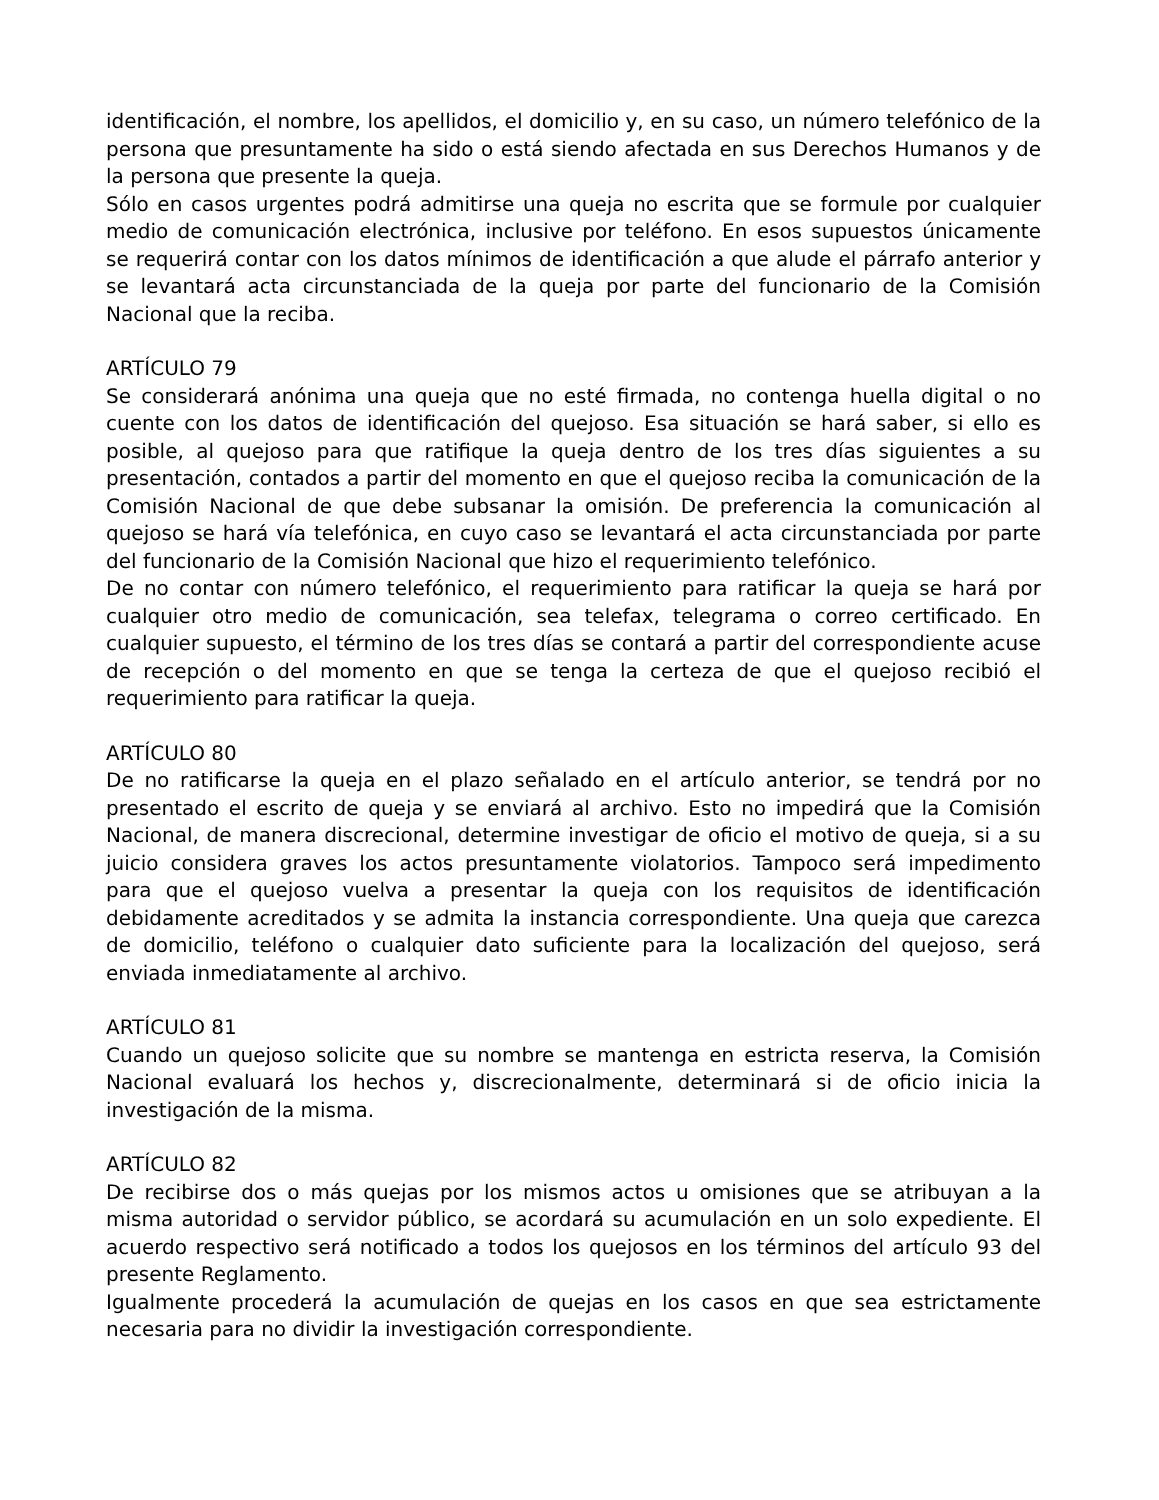identificación, el nombre, los apellidos, el domicilio y, en su caso, un número telefónico de la persona que presuntamente ha sido o está siendo afectada en sus Derechos Humanos y de la persona que presente la queja.
Sólo en casos urgentes podrá admitirse una queja no escrita que se formule por cualquier medio de comunicación electrónica, inclusive por teléfono. En esos supuestos únicamente se requerirá contar con los datos mínimos de identificación a que alude el párrafo anterior y se levantará acta circunstanciada de la queja por parte del funcionario de la Comisión Nacional que la reciba.
ARTÍCULO 79
Se considerará anónima una queja que no esté firmada, no contenga huella digital o no cuente con los datos de identificación del quejoso. Esa situación se hará saber, si ello es posible, al quejoso para que ratifique la queja dentro de los tres días siguientes a su presentación, contados a partir del momento en que el quejoso reciba la comunicación de la Comisión Nacional de que debe subsanar la omisión. De preferencia la comunicación al quejoso se hará vía telefónica, en cuyo caso se levantará el acta circunstanciada por parte del funcionario de la Comisión Nacional que hizo el requerimiento telefónico.
De no contar con número telefónico, el requerimiento para ratificar la queja se hará por cualquier otro medio de comunicación, sea telefax, telegrama o correo certificado. En cualquier supuesto, el término de los tres días se contará a partir del correspondiente acuse de recepción o del momento en que se tenga la certeza de que el quejoso recibió el requerimiento para ratificar la queja.
ARTÍCULO 80
De no ratificarse la queja en el plazo señalado en el artículo anterior, se tendrá por no presentado el escrito de queja y se enviará al archivo. Esto no impedirá que la Comisión Nacional, de manera discrecional, determine investigar de oficio el motivo de queja, si a su juicio considera graves los actos presuntamente violatorios. Tampoco será impedimento para que el quejoso vuelva a presentar la queja con los requisitos de identificación debidamente acreditados y se admita la instancia correspondiente. Una queja que carezca de domicilio, teléfono o cualquier dato suficiente para la localización del quejoso, será enviada inmediatamente al archivo.
ARTÍCULO 81
Cuando un quejoso solicite que su nombre se mantenga en estricta reserva, la Comisión Nacional evaluará los hechos y, discrecionalmente, determinará si de oficio inicia la investigación de la misma.
ARTÍCULO 82
De recibirse dos o más quejas por los mismos actos u omisiones que se atribuyan a la misma autoridad o servidor público, se acordará su acumulación en un solo expediente. El acuerdo respectivo será notificado a todos los quejosos en los términos del artículo 93 del presente Reglamento.
Igualmente procederá la acumulación de quejas en los casos en que sea estrictamente necesaria para no dividir la investigación correspondiente.